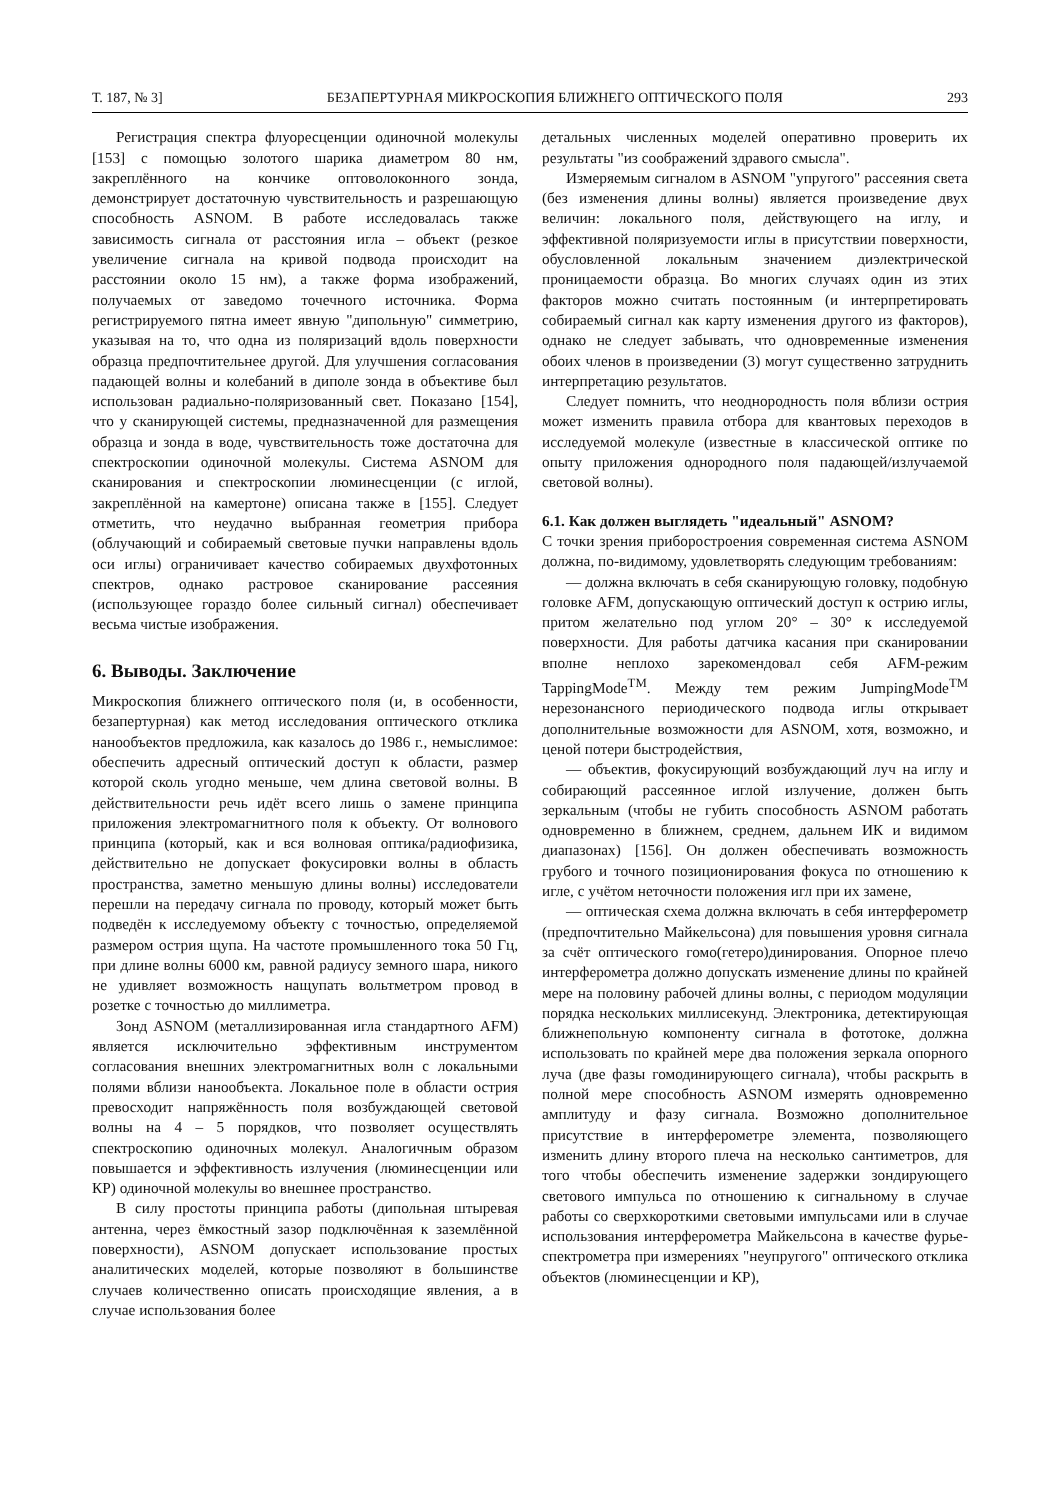Т. 187, № 3] БЕЗАПЕРТУРНАЯ МИКРОСКОПИЯ БЛИЖНЕГО ОПТИЧЕСКОГО ПОЛЯ 293
Регистрация спектра флуоресценции одиночной молекулы [153] с помощью золотого шарика диаметром 80 нм, закреплённого на кончике оптоволоконного зонда, демонстрирует достаточную чувствительность и разрешающую способность ASNOM. В работе исследовалась также зависимость сигнала от расстояния игла – объект (резкое увеличение сигнала на кривой подвода происходит на расстоянии около 15 нм), а также форма изображений, получаемых от заведомо точечного источника. Форма регистрируемого пятна имеет явную "дипольную" симметрию, указывая на то, что одна из поляризаций вдоль поверхности образца предпочтительнее другой. Для улучшения согласования падающей волны и колебаний в диполе зонда в объективе был использован радиально-поляризованный свет. Показано [154], что у сканирующей системы, предназначенной для размещения образца и зонда в воде, чувствительность тоже достаточна для спектроскопии одиночной молекулы. Система ASNOM для сканирования и спектроскопии люминесценции (с иглой, закреплённой на камертоне) описана также в [155]. Следует отметить, что неудачно выбранная геометрия прибора (облучающий и собираемый световые пучки направлены вдоль оси иглы) ограничивает качество собираемых двухфотонных спектров, однако растровое сканирование рассеяния (использующее гораздо более сильный сигнал) обеспечивает весьма чистые изображения.
6. Выводы. Заключение
Микроскопия ближнего оптического поля (и, в особенности, безапертурная) как метод исследования оптического отклика нанообъектов предложила, как казалось до 1986 г., немыслимое: обеспечить адресный оптический доступ к области, размер которой сколь угодно меньше, чем длина световой волны. В действительности речь идёт всего лишь о замене принципа приложения электромагнитного поля к объекту. От волнового принципа (который, как и вся волновая оптика/радиофизика, действительно не допускает фокусировки волны в область пространства, заметно меньшую длины волны) исследователи перешли на передачу сигнала по проводу, который может быть подведён к исследуемому объекту с точностью, определяемой размером острия щупа. На частоте промышленного тока 50 Гц, при длине волны 6000 км, равной радиусу земного шара, никого не удивляет возможность нащупать вольтметром провод в розетке с точностью до миллиметра.
Зонд ASNOM (металлизированная игла стандартного AFM) является исключительно эффективным инструментом согласования внешних электромагнитных волн с локальными полями вблизи нанообъекта. Локальное поле в области острия превосходит напряжённость поля возбуждающей световой волны на 4 – 5 порядков, что позволяет осуществлять спектроскопию одиночных молекул. Аналогичным образом повышается и эффективность излучения (люминесценции или КР) одиночной молекулы во внешнее пространство.
В силу простоты принципа работы (дипольная штыревая антенна, через ёмкостный зазор подключённая к заземлённой поверхности), ASNOM допускает использование простых аналитических моделей, которые позволяют в большинстве случаев количественно описать происходящие явления, а в случае использования более
детальных численных моделей оперативно проверить их результаты "из соображений здравого смысла".
Измеряемым сигналом в ASNOM "упругого" рассеяния света (без изменения длины волны) является произведение двух величин: локального поля, действующего на иглу, и эффективной поляризуемости иглы в присутствии поверхности, обусловленной локальным значением диэлектрической проницаемости образца. Во многих случаях один из этих факторов можно считать постоянным (и интерпретировать собираемый сигнал как карту изменения другого из факторов), однако не следует забывать, что одновременные изменения обоих членов в произведении (3) могут существенно затруднить интерпретацию результатов.
Следует помнить, что неоднородность поля вблизи острия может изменить правила отбора для квантовых переходов в исследуемой молекуле (известные в классической оптике по опыту приложения однородного поля падающей/излучаемой световой волны).
6.1. Как должен выглядеть "идеальный" ASNOM?
С точки зрения приборостроения современная система ASNOM должна, по-видимому, удовлетворять следующим требованиям:
— должна включать в себя сканирующую головку, подобную головке AFM, допускающую оптический доступ к острию иглы, притом желательно под углом 20° – 30° к исследуемой поверхности. Для работы датчика касания при сканировании вполне неплохо зарекомендовал себя AFM-режим TappingMode<sup>TM</sup>. Между тем режим JumpingMode<sup>TM</sup> нерезонансного периодического подвода иглы открывает дополнительные возможности для ASNOM, хотя, возможно, и ценой потери быстродействия,
— объектив, фокусирующий возбуждающий луч на иглу и собирающий рассеянное иглой излучение, должен быть зеркальным (чтобы не губить способность ASNOM работать одновременно в ближнем, среднем, дальнем ИК и видимом диапазонах) [156]. Он должен обеспечивать возможность грубого и точного позиционирования фокуса по отношению к игле, с учётом неточности положения игл при их замене,
— оптическая схема должна включать в себя интерферометр (предпочтительно Майкельсона) для повышения уровня сигнала за счёт оптического гомо(гетеро)динирования. Опорное плечо интерферометра должно допускать изменение длины по крайней мере на половину рабочей длины волны, с периодом модуляции порядка нескольких миллисекунд. Электроника, детектирующая ближнепольную компоненту сигнала в фототоке, должна использовать по крайней мере два положения зеркала опорного луча (две фазы гомодинирующего сигнала), чтобы раскрыть в полной мере способность ASNOM измерять одновременно амплитуду и фазу сигнала. Возможно дополнительное присутствие в интерферометре элемента, позволяющего изменить длину второго плеча на несколько сантиметров, для того чтобы обеспечить изменение задержки зондирующего светового импульса по отношению к сигнальному в случае работы со сверхкороткими световыми импульсами или в случае использования интерферометра Майкельсона в качестве фурье-спектрометра при измерениях "неупругого" оптического отклика объектов (люминесценции и КР),